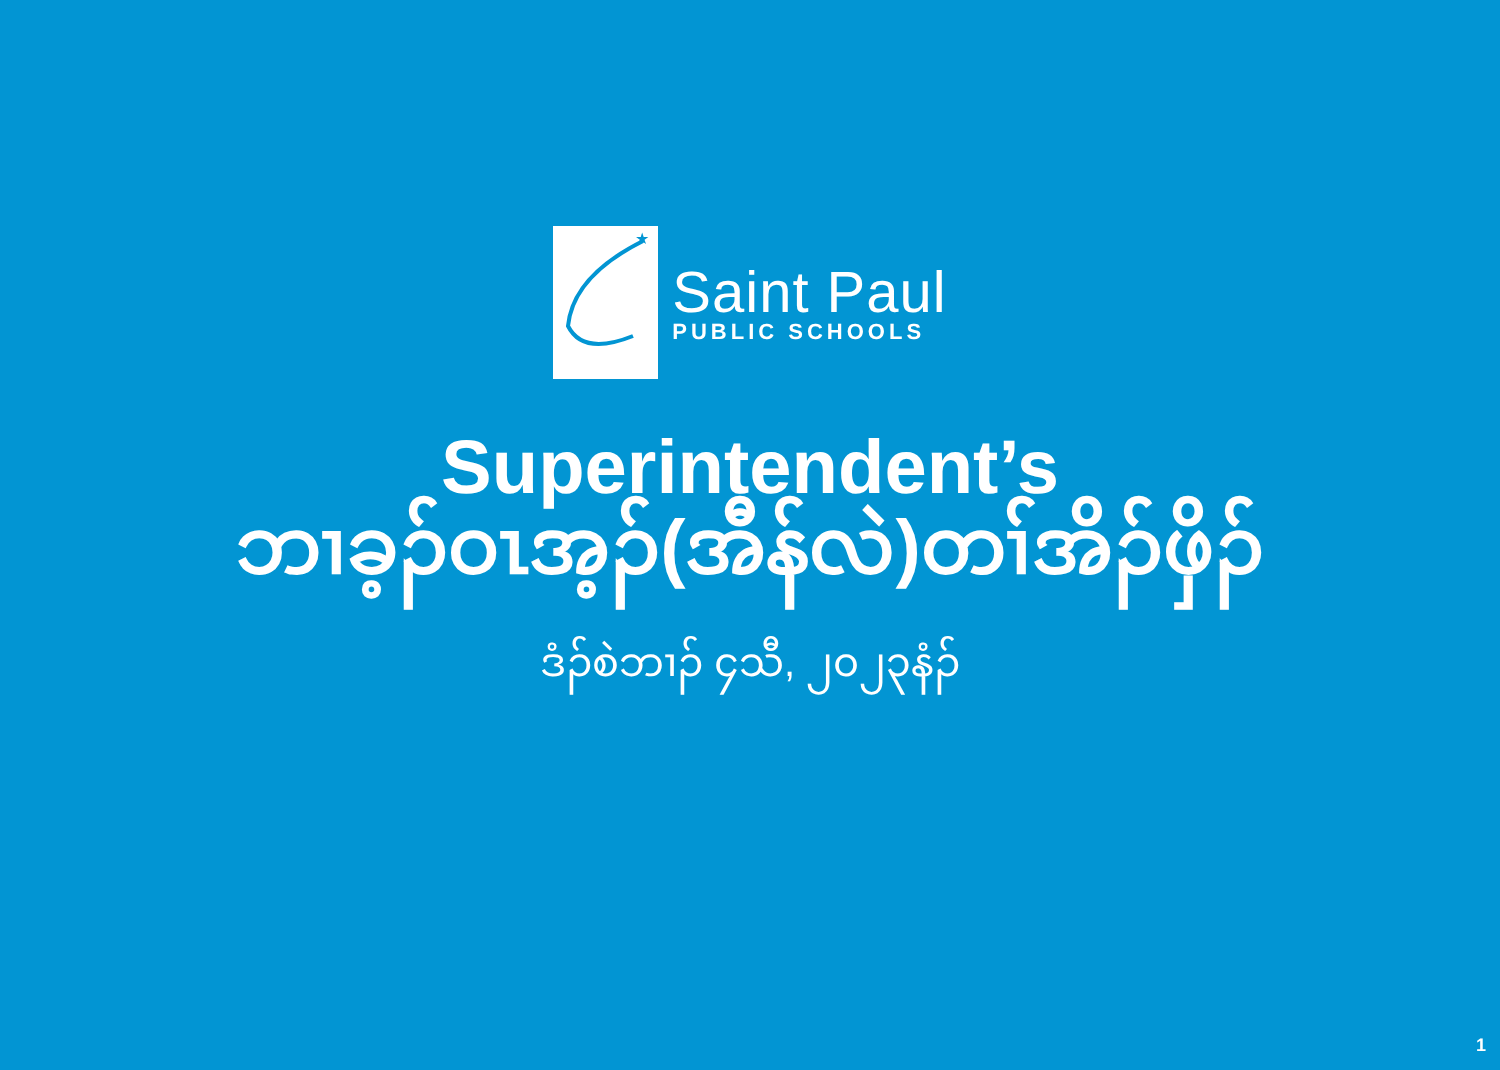★
Saint Paul
PUBLIC SCHOOLS
Superintendent’s
ဘၢခ့ၣ်ဝၤအ့ၣ်(အီန်လဲ)တၢ်အိၣ်ဖှိၣ်
ဒံၣ်စဲဘၢၣ် ၄သီ, ၂၀၂၃နံၣ်
1